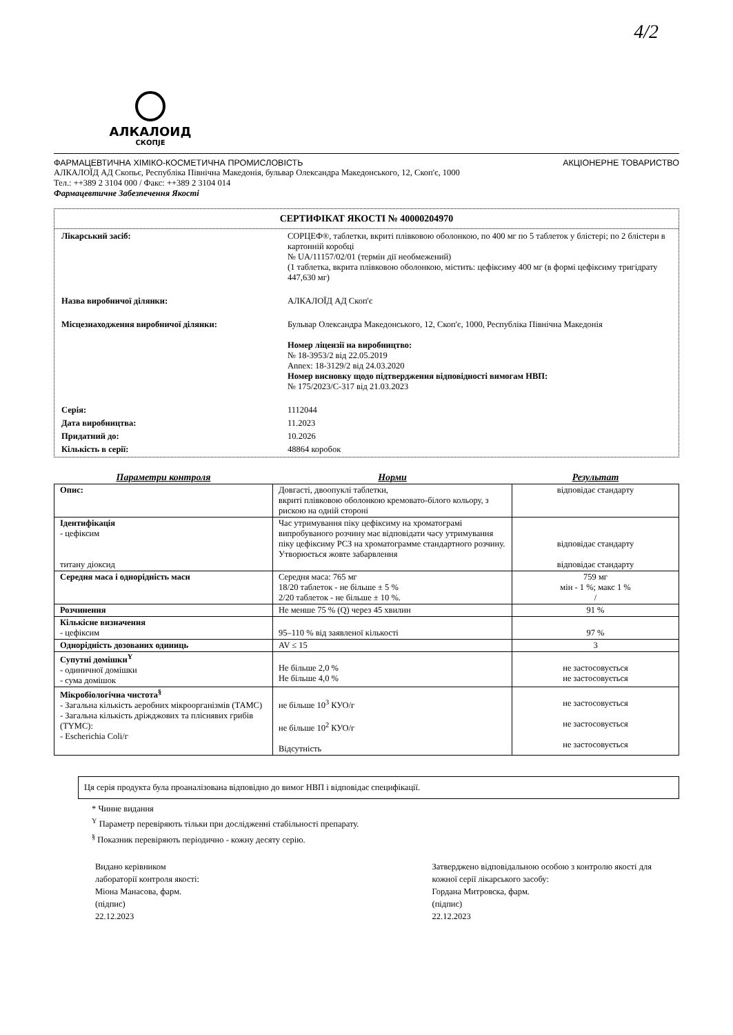4/2
АЛКАЛОИД
СКОПЈЕ
ФАРМАЦЕВТИЧНА ХІМІКО-КОСМЕТИЧНА ПРОМИСЛОВІСТЬ АКЦІОНЕРНЕ ТОВАРИСТВО
АЛКАЛОЇД АД Скопьє, Республіка Північна Македонія, бульвар Олександра Македонського, 12, Скоп'є, 1000
Тел.: ++389 2 3104 000 / Факс: ++389 2 3104 014
Фармацевтичне Забезпечення Якості
СЕРТИФІКАТ ЯКОСТІ № 40000204970
| Лікарський засіб: | СОРЦЕФ®, таблетки, вкриті плівковою оболонкою, по 400 мг по 5 таблеток у блістері; по 2 блістери в картонній коробці № UA/11157/02/01 (термін дії необмежений) (1 таблетка, вкрита плівковою оболонкою, містить: цефіксиму 400 мг (в формі цефіксиму тригідрату 447,630 мг) |
| Назва виробничої ділянки: | АЛКАЛОЇД АД Скоп'є |
| Місцезнаходження виробничої ділянки: | Бульвар Олександра Македонського, 12, Скоп'є, 1000, Республіка Північна Македонія Номер ліцензії на виробництво: № 18-3953/2 від 22.05.2019 Annex: 18-3129/2 від 24.03.2020 Номер висновку щодо підтвердження відповідності вимогам НВП: № 175/2023/С-317 від 21.03.2023 |
| Серія: | 1112044 |
| Дата виробництва: | 11.2023 |
| Придатний до: | 10.2026 |
| Кількість в серії: | 48864 коробок |
| Параметри контроля | Норми | Результат |
| Опис: | Довгасті, двоопуклі таблетки, вкриті плівковою оболонкою кремовато-білого кольору, з рискою на одній стороні | відповідає стандарту |
| Ідентифікація - цефіксим титану діоксид | Час утримування піку цефіксиму на хроматограмі випробуваного розчину має відповідати часу утримування піку цефіксиму РСЗ на хроматограмме стандартного розчину. Утворюється жовте забарвлення | відповідає стандарту відповідає стандарту |
| Середня маса і однорідність маси | Середня маса: 765 мг 18/20 таблеток - не більше ± 5 % 2/20 таблеток - не більше ± 10 %. | 759 мг мін - 1 %; макс 1 % / |
| Розчинення | Не менше 75 % (Q) через 45 хвилин | 91 % |
| Кількісне визначення - цефіксим | 95–110 % від заявленої кількості | 97 % |
| Однорідність дозованих одиниць | AV ≤ 15 | 3 |
| Супутні домішки<sup>Y</sup> - одиничної домішки - сума домішок | Не більше 2,0 % Не більше 4,0 % | не застосовується не застосовується |
| Мікробіологічна чистота<sup>§</sup> - Загальна кількість аеробних мікроорганізмів (ТАМС) - Загальна кількість дріжджових та пліснявих грибів (TYMC): - Escherichia Coli/г | не більше 10<sup>3</sup> КУО/г не більше 10<sup>2</sup> КУО/г Відсутність | не застосовується не застосовується не застосовується |
Ця серія продукта була проаналізована відповідно до вимог НВП і відповідає специфікації.
* Чинне видання
<sup>Y</sup> Параметр перевіряють тільки при дослідженні стабільності препарату.
<sup>§</sup> Показник перевіряють періодично - кожну десяту серію.
Видано керівником
лабораторії контроля якості:
Міона Манасова, фарм.
(підпис)
22.12.2023
Затверджено відповідальною особою з контролю якості для
кожної серії лікарського засобу:
Гордана Митровска, фарм.
(підпис)
22.12.2023